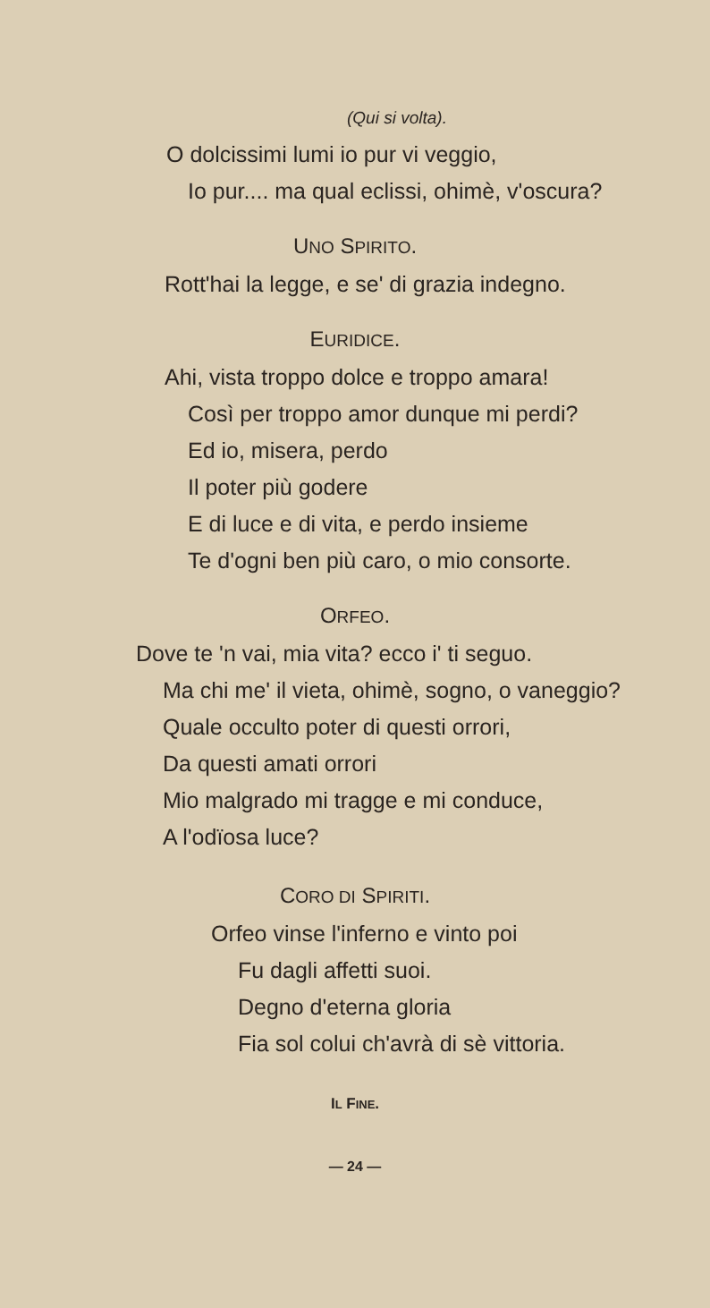(Qui si volta).
O dolcissimi lumi io pur vi veggio,
Io pur.... ma qual eclissi, ohimè, v'oscura?
UNO SPIRITO.
Rott'hai la legge, e se' di grazia indegno.
EURIDICE.
Ahi, vista troppo dolce e troppo amara!
Così per troppo amor dunque mi perdi?
Ed io, misera, perdo
Il poter più godere
E di luce e di vita, e perdo insieme
Te d'ogni ben più caro, o mio consorte.
ORFEO.
Dove te 'n vai, mia vita? ecco i' ti seguo.
Ma chi me' il vieta, ohimè, sogno, o vaneggio?
Quale occulto poter di questi orrori,
Da questi amati orrori
Mio malgrado mi tragge e mi conduce,
A l'odïosa luce?
CORO DI SPIRITI.
Orfeo vinse l'inferno e vinto poi
Fu dagli affetti suoi.
Degno d'eterna gloria
Fia sol colui ch'avrà di sè vittoria.
IL FINE.
— 24 —